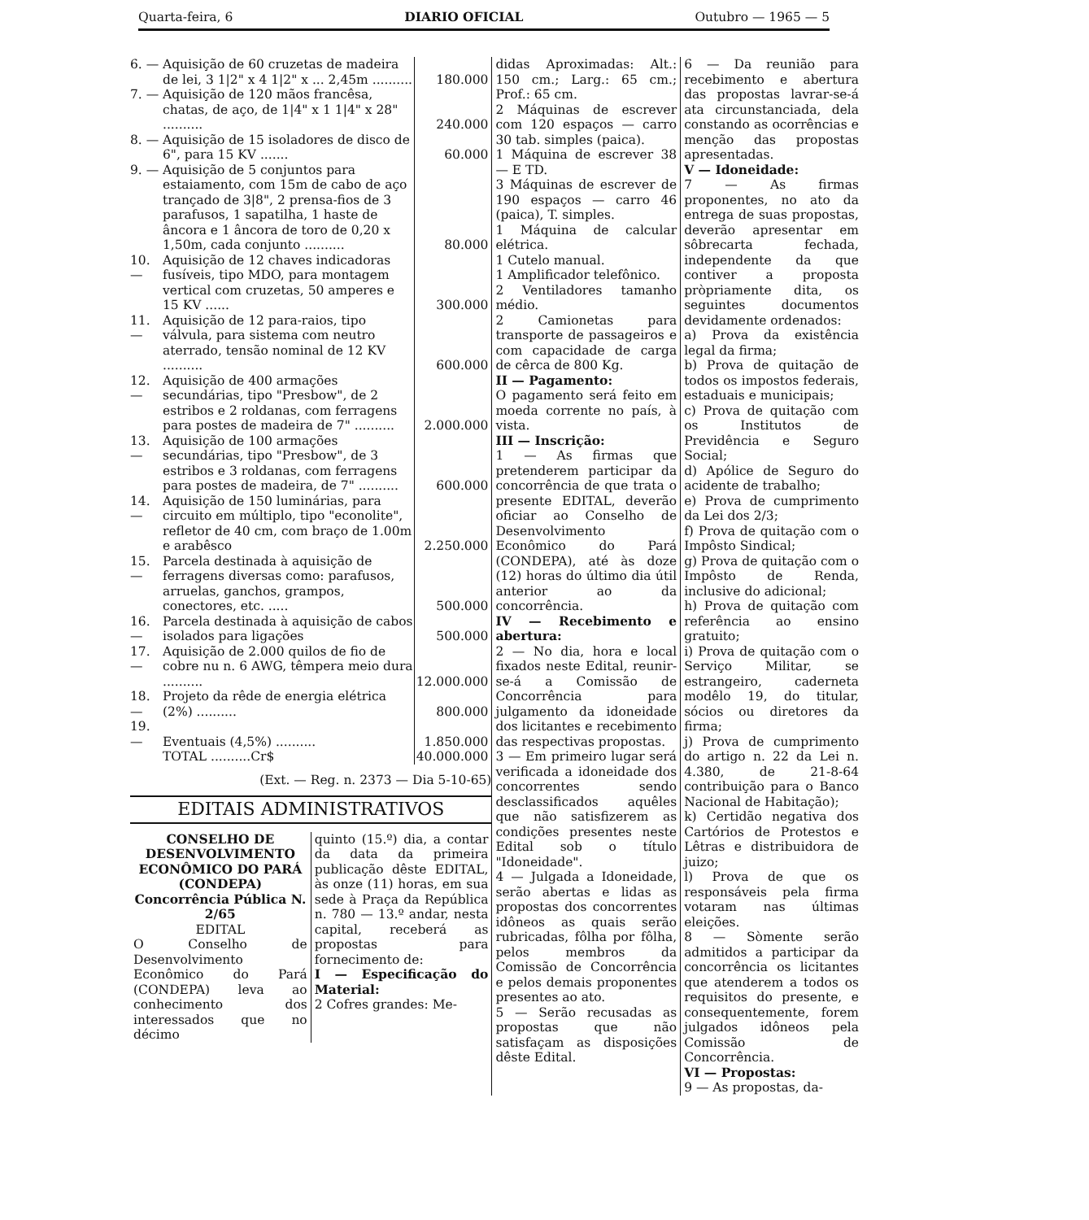Quarta-feira, 6 DIARIO OFICIAL Outubro — 1965 — 5
| 6. — | Aquisição de 60 cruzetas de madeira de lei, 3 1/2" x 4 1/2" x ... 2,45m .......... | 180.000 |
| 7. — | Aquisição de 120 mãos francêsa, chatas, de aço, de 1/4" x 1 1/4" x 28" .......... | 240.000 |
| 8. — | Aquisição de 15 isoladores de disco de 6", para 15 KV ....... | 60.000 |
| 9. — | Aquisição de 5 conjuntos para estaiamento, com 15m de cabo de aço trançado de 3/8", 2 prensa-fios de 3 parafusos, 1 sapatilha, 1 haste de âncora e 1 âncora de toro de 0,20 x 1,50m, cada conjunto .......... | 80.000 |
| 10. — | Aquisição de 12 chaves indicadoras fusíveis, tipo MDO, para montagem vertical com cruzetas, 50 amperes e 15 KV ...... | 300.000 |
| 11. — | Aquisição de 12 para-raios, tipo válvula, para sistema com neutro aterrado, tensão nominal de 12 KV .......... | 600.000 |
| 12. — | Aquisição de 400 armações secundárias, tipo "Presbow", de 2 estribos e 2 roldanas, com ferragens para postes de madeira de 7" .......... | 2.000.000 |
| 13. — | Aquisição de 100 armações secundárias, tipo "Presbow", de 3 estribos e 3 roldanas, com ferragens para postes de madeira, de 7" .......... | 600.000 |
| 14. — | Aquisição de 150 luminárias, para circuito em múltiplo, tipo "econolite", refletor de 40 cm, com braço de 1.00m e arabêsco | 2.250.000 |
| 15. — | Parcela destinada à aquisição de ferragens diversas como: parafusos, arruelas, ganchos, grampos, conectores, etc. ..... | 500.000 |
| 16. — | Parcela destinada à aquisição de cabos isolados para ligações | 500.000 |
| 17. — | Aquisição de 2.000 quilos de fio de cobre nu n. 6 AWG, têmpera meio dura .......... | 12.000.000 |
| 18. — | Projeto da rêde de energia elétrica (2%) .......... | 800.000 |
| 19. — | Eventuais (4,5%) .......... | 1.850.000 |
| | TOTAL ..........Cr$ | 40.000.000 |
(Ext. — Reg. n. 2373 — Dia 5-10-65)
EDITAIS ADMINISTRATIVOS
CONSELHO DE DESENVOLVIMENTO ECONÔMICO DO PARÁ (CONDEPA)
Concorrência Pública N. 2/65
EDITAL
O Conselho de Desenvolvimento Econômico do Pará (CONDEPA) leva ao conhecimento dos interessados que no décimo
quinto (15.º) dia, a contar da data da primeira publicação dêste EDITAL, às onze (11) horas, em sua sede à Praça da República n. 780 — 13.º andar, nesta capital, receberá as propostas para fornecimento de:
I — Especificação do Material:
2 Cofres grandes: Me-
didas Aproximadas: Alt.: 150 cm.; Larg.: 65 cm.; Prof.: 65 cm.
2 Máquinas de escrever com 120 espaços — carro 30 tab. simples (paica).
1 Máquina de escrever 38 — E TD.
3 Máquinas de escrever de 190 espaços — carro 46 (paica), T. simples.
1 Máquina de calcular elétrica.
1 Cutelo manual.
1 Amplificador telefônico.
2 Ventiladores tamanho médio.
2 Camionetas para transporte de passageiros e com capacidade de carga de cêrca de 800 Kg.
II — Pagamento:
O pagamento será feito em moeda corrente no país, à vista.
III — Inscrição:
1 — As firmas que pretenderem participar da concorrência de que trata o presente EDITAL, deverão oficiar ao Conselho de Desenvolvimento Econômico do Pará (CONDEPA), até às doze (12) horas do último dia útil anterior ao da concorrência.
IV — Recebimento e abertura:
2 — No dia, hora e local fixados neste Edital, reunir-se-á a Comissão de Concorrência para julgamento da idoneidade dos licitantes e recebimento das respectivas propostas.
3 — Em primeiro lugar será verificada a idoneidade dos concorrentes sendo desclassificados aquêles que não satisfizerem as condições presentes neste Edital sob o título "Idoneidade".
4 — Julgada a Idoneidade, serão abertas e lidas as propostas dos concorrentes idôneos as quais serão rubricadas, fôlha por fôlha, pelos membros da Comissão de Concorrência e pelos demais proponentes presentes ao ato.
5 — Serão recusadas as propostas que não satisfaçam as disposições dêste Edital.
6 — Da reunião para recebimento e abertura das propostas lavrar-se-á ata circunstanciada, dela constando as ocorrências e menção das propostas apresentadas.
V — Idoneidade:
7 — As firmas proponentes, no ato da entrega de suas propostas, deverão apresentar em sôbrecarta fechada, independente da que contiver a proposta pròpriamente dita, os seguintes documentos devidamente ordenados:
a) Prova da existência legal da firma;
b) Prova de quitação de todos os impostos federais, estaduais e municipais;
c) Prova de quitação com os Institutos de Previdência e Seguro Social;
d) Apólice de Seguro do acidente de trabalho;
e) Prova de cumprimento da Lei dos 2/3;
f) Prova de quitação com o Impôsto Sindical;
g) Prova de quitação com o Impôsto de Renda, inclusive do adicional;
h) Prova de quitação com referência ao ensino gratuito;
i) Prova de quitação com o Serviço Militar, se estrangeiro, caderneta modêlo 19, do titular, sócios ou diretores da firma;
j) Prova de cumprimento do artigo n. 22 da Lei n. 4.380, de 21-8-64 contribuição para o Banco Nacional de Habitação);
k) Certidão negativa dos Cartórios de Protestos e Lêtras e distribuidora de juizo;
l) Prova de que os responsáveis pela firma votaram nas últimas eleições.
8 — Sòmente serão admitidos a participar da concorrência os licitantes que atenderem a todos os requisitos do presente, e consequentemente, forem julgados idôneos pela Comissão de Concorrência.
VI — Propostas:
9 — As propostas, da-